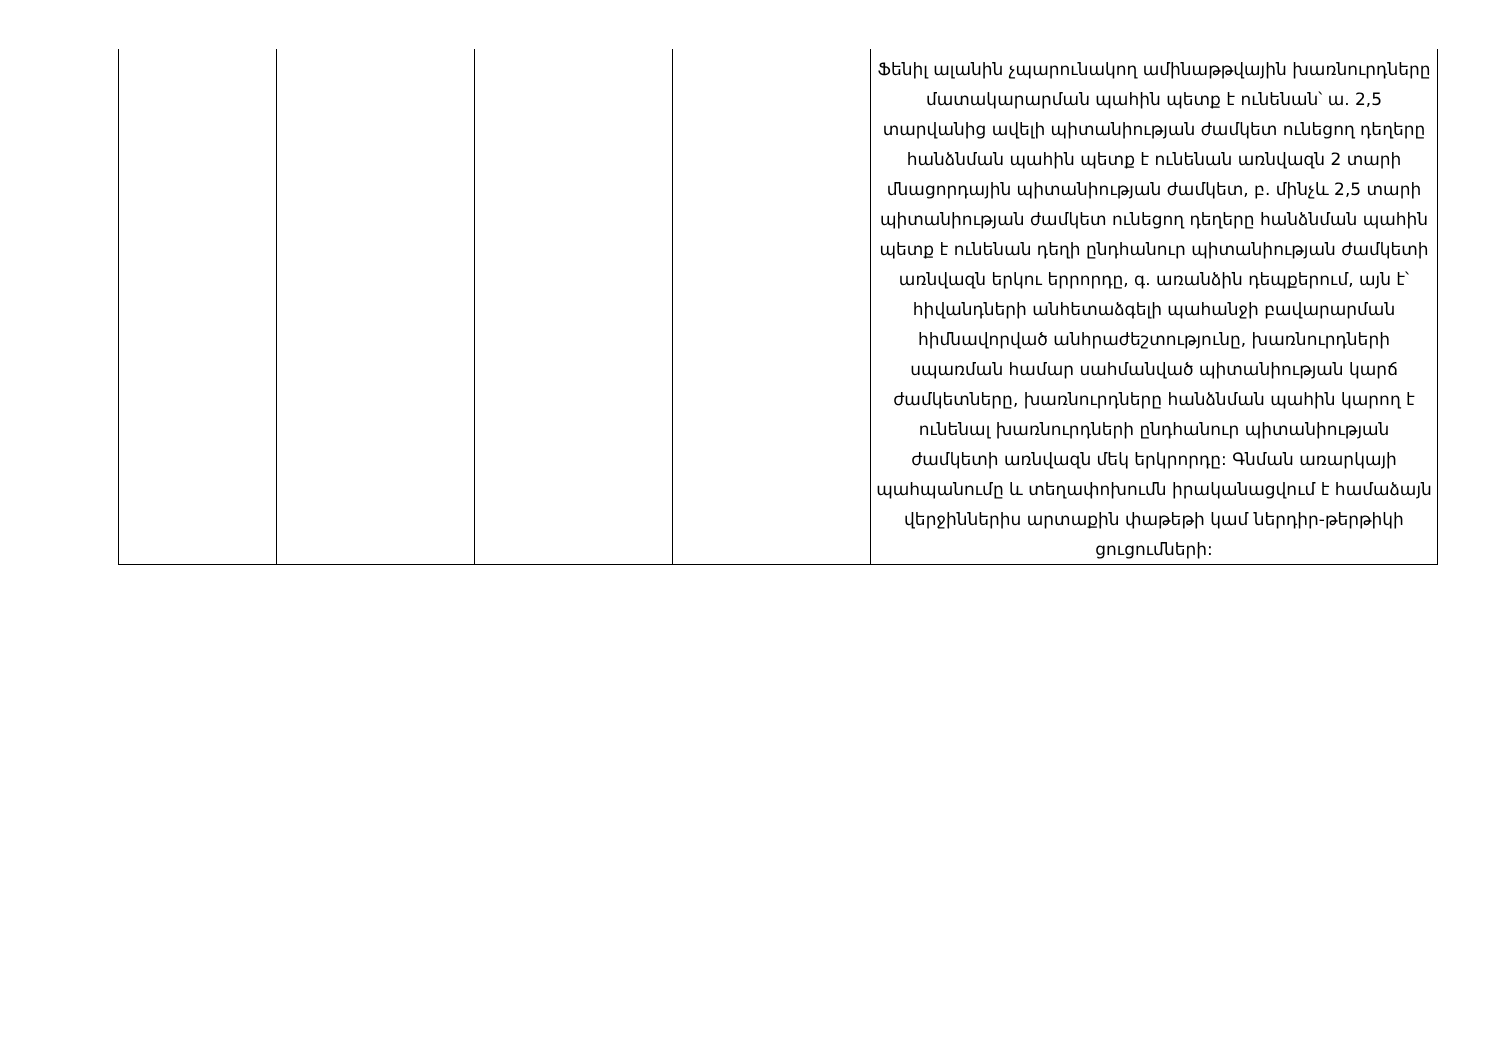| | | | | Ֆենիլ ալանին չպարունակող ամինաթթվային խառնուրդները մատակարարման պահին պետք է ունենան՝ ա. 2,5 տարվանից ավելի պիտանիության ժամկետ ունեցող դեղերը հանձնման պահին պետք է ունենան առնվազն 2 տարի մնացորդային պիտանիության ժամկետ, բ. մինչև 2,5 տարի պիտանիության ժամկետ ունեցող դեղերը հանձնման պահին պետք է ունենան դեղի ընդհանուր պիտանիության ժամկետի առնվազն երկու երրորդը, գ. առանձին դեպքերում, այն է՝ հիվանդների անհետաձգելի պահանջի բավարարման հիմնավորված անհրաժեշտությունը, խառնուրդների սպառման համար սահմանված պիտանիության կարճ ժամկետները, խառնուրդները հանձնման պահին կարող է ունենալ խառնուրդների ընդհանուր պիտանիության ժամկետի առնվազն մեկ երկրորդը: Գնման առարկայի պահպանումը և տեղափոխումն իրականացվում է համաձայն վերջիններիս արտաքին փաթեթի կամ ներդիր-թերթիկի ցուցումների: |